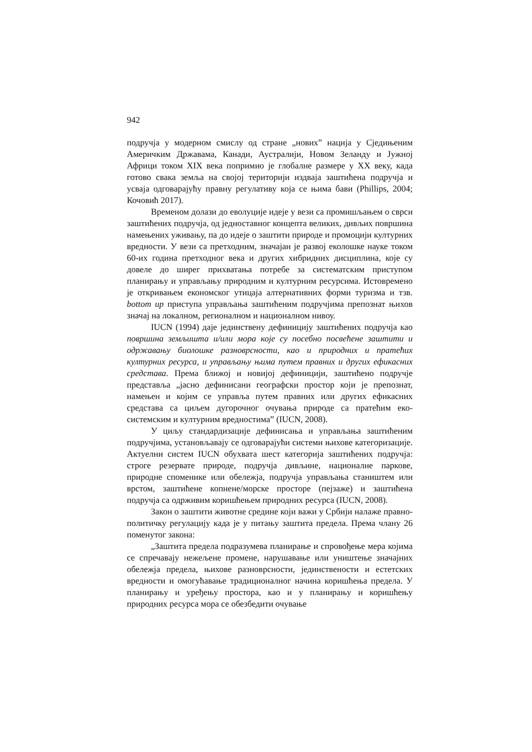942
подручја у модерном смислу од стране „нових” нација у Сједињеним Америчким Државама, Канади, Аустралији, Новом Зеланду и Јужној Африци током XIX века попримио је глобалне размере у XX веку, када готово свака земља на својој територији издваја заштићена подручја и усваја одговарајућу правну регулативу која се њима бави (Phillips, 2004; Кочовић 2017).
Временом долази до еволуције идеје у вези са промишљањем о сврси заштићених подручја, од једноставног концепта великих, дивљих површина намењених уживању, па до идеје о заштити природе и промоцији културних вредности. У вези са претходним, значајан је развој еколошке науке током 60-их година претходног века и других хибридних дисциплина, које су довеле до ширег прихватања потребе за систематским приступом планирању и управљању природним и културним ресурсима. Истовремено је откривањем економског утицаја алтернативних форми туризма и тзв. bottom up приступа управљања заштићеним подручјима препознат њихов значај на локалном, регионалном и националном нивоу.
IUCN (1994) даје јединствену дефиницију заштићених подручја као површина земљишта и/или мора које су посебно посвећене заштити и одржавању биолошке разноврсности, као и природних и пратећих културних ресурса, и управљању њима путем правних и других ефикасних средстава. Према ближој и новијој дефиницији, заштићено подручје представља „јасно дефинисани географски простор који је препознат, намењен и којим се управља путем правних или других ефикасних средстава са циљем дугорочног очувања природе са пратећим еко-системским и културним вредностима” (IUCN, 2008).
У циљу стандардизације дефинисања и управљања заштићеним подручјима, установљавају се одговарајући системи њихове категоризације. Актуелни систем IUCN обухвата шест категорија заштићених подручја: строге резервате природе, подручја дивљине, националне паркове, природне споменике или обележја, подручја управљања стаништем или врстом, заштићене копнене/морске просторе (пејзаже) и заштићена подручја са одрживим коришћењем природних ресурса (IUCN, 2008).
Закон о заштити животне средине који важи у Србији налаже правно-политичку регулацију када је у питању заштита предела. Према члану 26 поменутог закона:
„Заштита предела подразумева планирање и спровођење мера којима се спречавају нежељене промене, нарушавање или уништење значајних обележја предела, њихове разноврсности, јединствености и естетских вредности и омогућавање традиционалног начина коришћења предела. У планирању и уређењу простора, као и у планирању и коришћењу природних ресурса мора се обезбедити очување